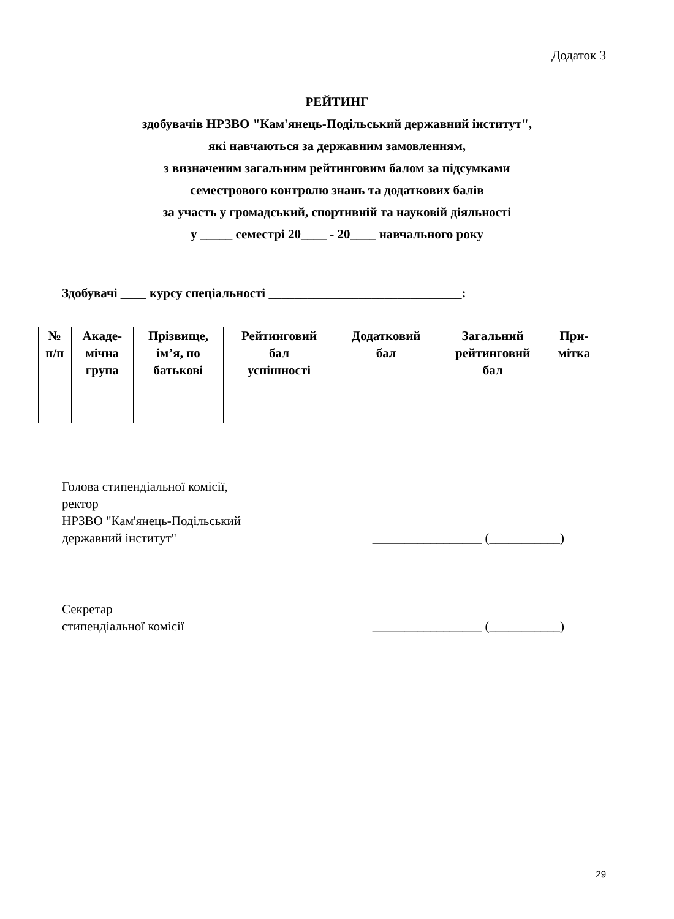Додаток 3
РЕЙТИНГ
здобувачів НРЗВО "Кам'янець-Подільський державний інститут",
які навчаються за державним замовленням,
з визначеним загальним рейтинговим балом за підсумками
семестрового контролю знань та додаткових балів
за участь у громадський, спортивній та науковій діяльності
у _____ семестрі 20____ - 20____ навчального року
Здобувачі ____ курсу спеціальності ______________________________:
| № п/п | Акаде- мічна група | Прізвище, ім’я, по батькові | Рейтинговий бал успішності | Додатковий бал | Загальний рейтинговий бал | При- мітка |
| --- | --- | --- | --- | --- | --- | --- |
Голова стипендіальної комісії,
ректор
НРЗВО "Кам'янець-Подільський
державний інститут" _________________ (___________)
Секретар
стипендіальної комісії _________________ (___________)
29